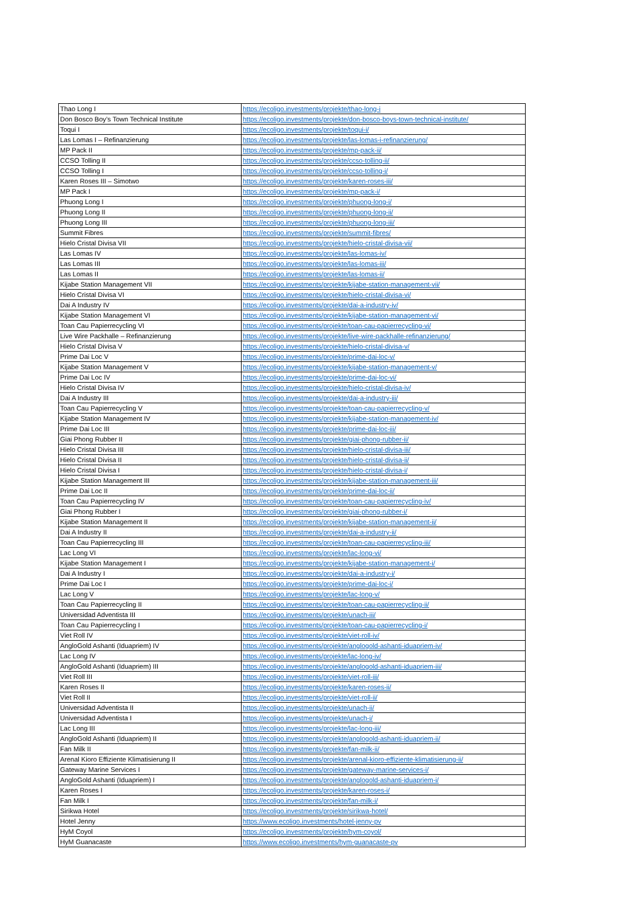| Thao Long I | https://ecoligo.investments/projekte/thao-long-i |
| Don Bosco Boy’s Town Technical Institute | https://ecoligo.investments/projekte/don-bosco-boys-town-technical-institute/ |
| Toqui I | https://ecoligo.investments/projekte/toqui-i/ |
| Las Lomas I – Refinanzierung | https://ecoligo.investments/projekte/las-lomas-i-refinanzierung/ |
| MP Pack II | https://ecoligo.investments/projekte/mp-pack-ii/ |
| CCSO Tolling II | https://ecoligo.investments/projekte/ccso-tolling-ii/ |
| CCSO Tolling I | https://ecoligo.investments/projekte/ccso-tolling-i/ |
| Karen Roses III – Simotwo | https://ecoligo.investments/projekte/karen-roses-iii/ |
| MP Pack I | https://ecoligo.investments/projekte/mp-pack-i/ |
| Phuong Long I | https://ecoligo.investments/projekte/phuong-long-i/ |
| Phuong Long II | https://ecoligo.investments/projekte/phuong-long-ii/ |
| Phuong Long III | https://ecoligo.investments/projekte/phuong-long-iii/ |
| Summit Fibres | https://ecoligo.investments/projekte/summit-fibres/ |
| Hielo Cristal Divisa VII | https://ecoligo.investments/projekte/hielo-cristal-divisa-vii/ |
| Las Lomas IV | https://ecoligo.investments/projekte/las-lomas-iv/ |
| Las Lomas III | https://ecoligo.investments/projekte/las-lomas-iii/ |
| Las Lomas II | https://ecoligo.investments/projekte/las-lomas-ii/ |
| Kijabe Station Management VII | https://ecoligo.investments/projekte/kijabe-station-management-vii/ |
| Hielo Cristal Divisa VI | https://ecoligo.investments/projekte/hielo-cristal-divisa-vi/ |
| Dai A Industry IV | https://ecoligo.investments/projekte/dai-a-industry-iv/ |
| Kijabe Station Management VI | https://ecoligo.investments/projekte/kijabe-station-management-vi/ |
| Toan Cau Papierrecycling VI | https://ecoligo.investments/projekte/toan-cau-papierrecycling-vi/ |
| Live Wire Packhalle – Refinanzierung | https://ecoligo.investments/projekte/live-wire-packhalle-refinanzierung/ |
| Hielo Cristal Divisa V | https://ecoligo.investments/projekte/hielo-cristal-divisa-v/ |
| Prime Dai Loc V | https://ecoligo.investments/projekte/prime-dai-loc-v/ |
| Kijabe Station Management V | https://ecoligo.investments/projekte/kijabe-station-management-v/ |
| Prime Dai Loc IV | https://ecoligo.investments/projekte/prime-dai-loc-vi/ |
| Hielo Cristal Divisa IV | https://ecoligo.investments/projekte/hielo-cristal-divisa-iv/ |
| Dai A Industry III | https://ecoligo.investments/projekte/dai-a-industry-iii/ |
| Toan Cau Papierrecycling V | https://ecoligo.investments/projekte/toan-cau-papierrecycling-v/ |
| Kijabe Station Management IV | https://ecoligo.investments/projekte/kijabe-station-management-iv/ |
| Prime Dai Loc III | https://ecoligo.investments/projekte/prime-dai-loc-iii/ |
| Giai Phong Rubber II | https://ecoligo.investments/projekte/giai-phong-rubber-ii/ |
| Hielo Cristal Divisa III | https://ecoligo.investments/projekte/hielo-cristal-divisa-iii/ |
| Hielo Cristal Divisa II | https://ecoligo.investments/projekte/hielo-cristal-divisa-ii/ |
| Hielo Cristal Divisa I | https://ecoligo.investments/projekte/hielo-cristal-divisa-i/ |
| Kijabe Station Management III | https://ecoligo.investments/projekte/kijabe-station-management-iii/ |
| Prime Dai Loc II | https://ecoligo.investments/projekte/prime-dai-loc-ii/ |
| Toan Cau Papierrecycling IV | https://ecoligo.investments/projekte/toan-cau-papierrecycling-iv/ |
| Giai Phong Rubber I | https://ecoligo.investments/projekte/giai-phong-rubber-i/ |
| Kijabe Station Management II | https://ecoligo.investments/projekte/kijabe-station-management-ii/ |
| Dai A Industry II | https://ecoligo.investments/projekte/dai-a-industry-ii/ |
| Toan Cau Papierrecycling III | https://ecoligo.investments/projekte/toan-cau-papierrecycling-iii/ |
| Lac Long VI | https://ecoligo.investments/projekte/lac-long-vi/ |
| Kijabe Station Management I | https://ecoligo.investments/projekte/kijabe-station-management-i/ |
| Dai A Industry I | https://ecoligo.investments/projekte/dai-a-industry-i/ |
| Prime Dai Loc I | https://ecoligo.investments/projekte/prime-dai-loc-i/ |
| Lac Long V | https://ecoligo.investments/projekte/lac-long-v/ |
| Toan Cau Papierrecycling II | https://ecoligo.investments/projekte/toan-cau-papierrecycling-ii/ |
| Universidad Adventista III | https://ecoligo.investments/projekte/unach-iii/ |
| Toan Cau Papierrecycling I | https://ecoligo.investments/projekte/toan-cau-papierrecycling-i/ |
| Viet Roll IV | https://ecoligo.investments/projekte/viet-roll-iv/ |
| AngloGold Ashanti (Iduapriem) IV | https://ecoligo.investments/projekte/anglogold-ashanti-iduapriem-iv/ |
| Lac Long IV | https://ecoligo.investments/projekte/lac-long-iv/ |
| AngloGold Ashanti (Iduapriem) III | https://ecoligo.investments/projekte/anglogold-ashanti-iduapriem-iii/ |
| Viet Roll III | https://ecoligo.investments/projekte/viet-roll-iii/ |
| Karen Roses II | https://ecoligo.investments/projekte/karen-roses-ii/ |
| Viet Roll II | https://ecoligo.investments/projekte/viet-roll-ii/ |
| Universidad Adventista II | https://ecoligo.investments/projekte/unach-ii/ |
| Universidad Adventista I | https://ecoligo.investments/projekte/unach-i/ |
| Lac Long III | https://ecoligo.investments/projekte/lac-long-iii/ |
| AngloGold Ashanti (Iduapriem) II | https://ecoligo.investments/projekte/anglogold-ashanti-iduapriem-ii/ |
| Fan Milk II | https://ecoligo.investments/projekte/fan-milk-ii/ |
| Arenal Kioro Effiziente Klimatisierung II | https://ecoligo.investments/projekte/arenal-kioro-effiziente-klimatisierung-ii/ |
| Gateway Marine Services I | https://ecoligo.investments/projekte/gateway-marine-services-i/ |
| AngloGold Ashanti (Iduapriem) I | https://ecoligo.investments/projekte/anglogold-ashanti-iduapriem-i/ |
| Karen Roses I | https://ecoligo.investments/projekte/karen-roses-i/ |
| Fan Milk I | https://ecoligo.investments/projekte/fan-milk-i/ |
| Sirikwa Hotel | https://ecoligo.investments/projekte/sirikwa-hotel/ |
| Hotel Jenny | https://www.ecoligo.investments/hotel-jenny-pv |
| HyM Coyol | https://ecoligo.investments/projekte/hym-coyol/ |
| HyM Guanacaste | https://www.ecoligo.investments/hym-guanacaste-pv |